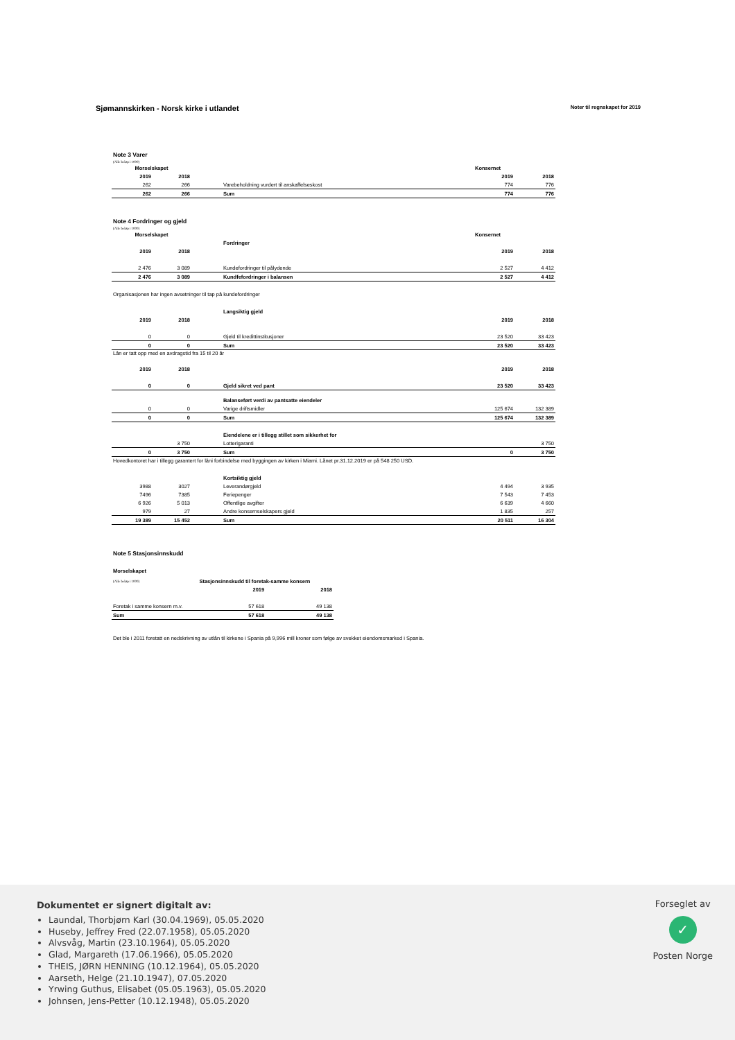Sjømannskirken - Norsk kirke i utlandet
Noter til regnskapet for 2019
Note 3 Varer
(Alle beløp i 1000)
| Morselskapet | | | | Konsernet | |
| 2019 | 2018 | | | 2019 | 2018 |
| 262 | 266 | | Varebeholdning vurdert til anskaffelseskost | 774 | 776 |
| 262 | 266 | | Sum | 774 | 776 |
Note 4 Fordringer og gjeld
(Alle beløp i 1000)
| Morselskapet | | | | Konsernet | |
| | | | Fordringer | | |
| 2019 | 2018 | | | 2019 | 2018 |
| 2 476 | 3 089 | | Kundefordringer til pålydende | 2 527 | 4 412 |
| 2 476 | 3 089 | | Kundfefordringer i balansen | 2 527 | 4 412 |
Organisasjonen har ingen avsetninger til tap på kundefordringer
| | | | Langsiktig gjeld | | |
| 2019 | 2018 | | | 2019 | 2018 |
| 0 | 0 | | Gjeld til kredittinstitusjoner | 23 520 | 33 423 |
| 0 | 0 | | Sum | 23 520 | 33 423 |
Lån er tatt opp med en avdragstid fra 15 til 20 år
| 2019 | 2018 | | | 2019 | 2018 |
| 0 | 0 | | Gjeld sikret ved pant | 23 520 | 33 423 |
| | | | Balanseført verdi av pantsatte eiendeler | | |
| 0 | 0 | | Varige driftsmidler | 125 674 | 132 389 |
| 0 | 0 | | Sum | 125 674 | 132 389 |
| | | | Eiendelene er i tillegg stillet som sikkerhet for | | |
| | 3 750 | | Lotterigaranti | | 3 750 |
| 0 | 3 750 | | Sum | 0 | 3 750 |
Hovedkontoret har i tillegg garantert for lâni forbindelse med byggingen av kirken i Miami. Lånet pr.31.12.2019 er på 548 250 USD.
| | | | Kortsiktig gjeld | | |
| 3988 | 3027 | | Leverandørgjeld | 4 494 | 3 935 |
| 7496 | 7385 | | Feriepenger | 7 543 | 7 453 |
| 6 926 | 5 013 | | Offentlige avgifter | 6 639 | 4 660 |
| 979 | 27 | | Andre konsernselskapers gjeld | 1 835 | 257 |
| 19 389 | 15 452 | | Sum | 20 511 | 16 304 |
Note 5 Stasjonsinnskudd
Morselskapet
| (Alle beløp i 1000) | Stasjonsinnskudd til foretak-samme konsern | |
| | 2019 | 2018 |
| Foretak i samme konsern m.v. | 57 618 | 49 138 |
| Sum | 57 618 | 49 138 |
Det ble i 2011 foretatt en nedskrivning av utlån til kirkene i Spania på 9,996 mill kroner som følge av svekket eiendomsmarked i Spania.
Dokumentet er signert digitalt av:
Laundal, Thorbjørn Karl (30.04.1969), 05.05.2020
Huseby, Jeffrey Fred (22.07.1958), 05.05.2020
Alvsvåg, Martin (23.10.1964), 05.05.2020
Glad, Margareth (17.06.1966), 05.05.2020
THEIS, JØRN HENNING (10.12.1964), 05.05.2020
Aarseth, Helge (21.10.1947), 07.05.2020
Yrwing Guthus, Elisabet (05.05.1963), 05.05.2020
Johnsen, Jens-Petter (10.12.1948), 05.05.2020
Forseglet av
✓
Posten Norge